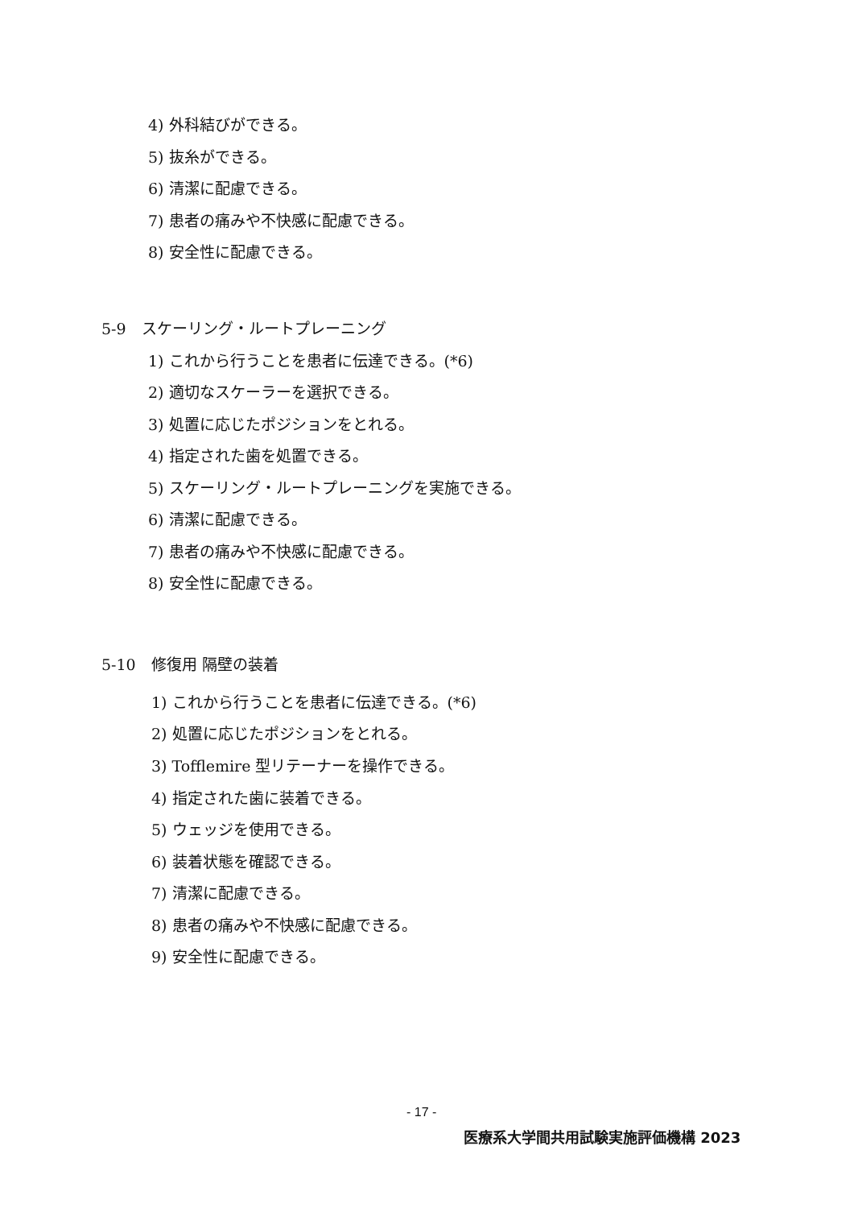4) 外科結びができる。
5) 抜糸ができる。
6) 清潔に配慮できる。
7) 患者の痛みや不快感に配慮できる。
8) 安全性に配慮できる。
5-9　スケーリング・ルートプレーニング
1) これから行うことを患者に伝達できる。(*6)
2) 適切なスケーラーを選択できる。
3) 処置に応じたポジションをとれる。
4) 指定された歯を処置できる。
5) スケーリング・ルートプレーニングを実施できる。
6) 清潔に配慮できる。
7) 患者の痛みや不快感に配慮できる。
8) 安全性に配慮できる。
5-10　修復用 隔壁の装着
1) これから行うことを患者に伝達できる。(*6)
2) 処置に応じたポジションをとれる。
3) Tofflemire 型リテーナーを操作できる。
4) 指定された歯に装着できる。
5) ウェッジを使用できる。
6) 装着状態を確認できる。
7) 清潔に配慮できる。
8) 患者の痛みや不快感に配慮できる。
9) 安全性に配慮できる。
- 17 -
医療系大学間共用試験実施評価機構 2023